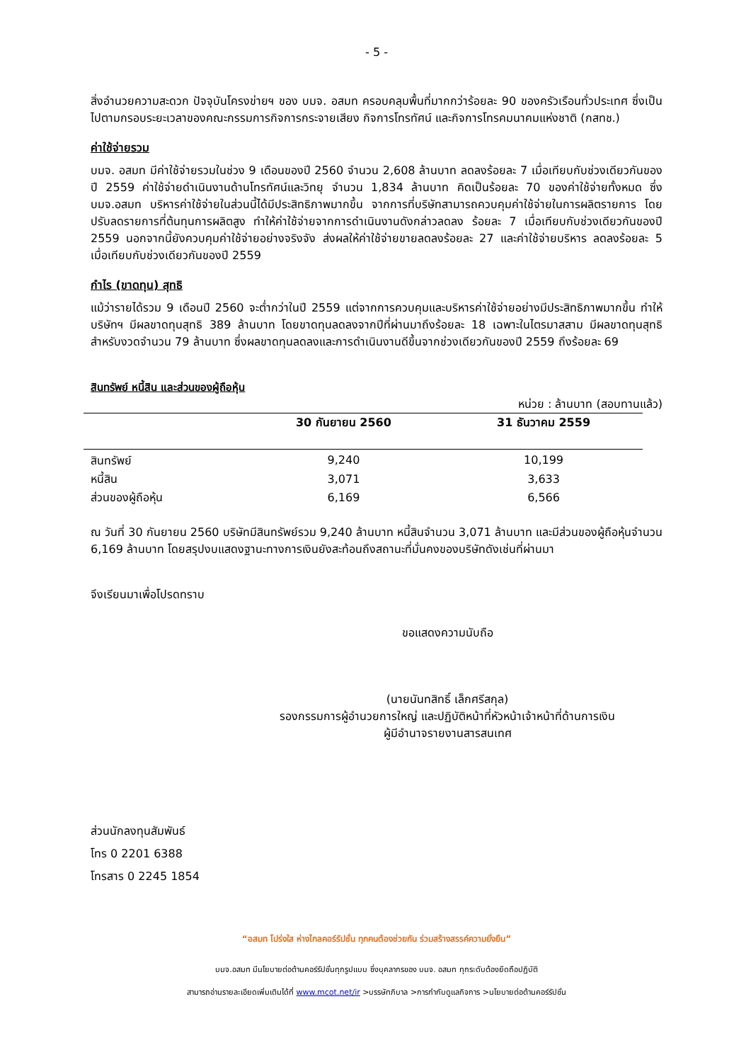- 5 -
สิ่งอำนวยความสะดวก ปัจจุบันโครงข่ายฯ ของ บมจ. อสมท ครอบคลุมพื้นที่มากกว่าร้อยละ 90 ของครัวเรือนทั่วประเทศ ซึ่งเป็นไปตามกรอบระยะเวลาของคณะกรรมการกิจการกระจายเสียง กิจการโทรทัศน์ และกิจการโทรคมนาคมแห่งชาติ (กสทช.)
ค่าใช้จ่ายรวม
บมจ. อสมท มีค่าใช้จ่ายรวมในช่วง 9 เดือนของปี 2560 จำนวน 2,608 ล้านบาท ลดลงร้อยละ 7 เมื่อเทียบกับช่วงเดียวกันของปี 2559 ค่าใช้จ่ายดำเนินงานด้านโทรทัศน์และวิทยุ จำนวน 1,834 ล้านบาท คิดเป็นร้อยละ 70 ของค่าใช้จ่ายทั้งหมด ซึ่งบมจ.อสมท บริหารค่าใช้จ่ายในส่วนนี้ได้มีประสิทธิภาพมากขึ้น จากการที่บริษัทสามารถควบคุมค่าใช้จ่ายในการผลิตรายการ โดยปรับลดรายการที่ต้นทุนการผลิตสูง ทำให้ค่าใช้จ่ายจากการดำเนินงานดังกล่าวลดลง ร้อยละ 7 เมื่อเทียบกับช่วงเดียวกันของปี 2559 นอกจากนี้ยังควบคุมค่าใช้จ่ายอย่างจริงจัง ส่งผลให้ค่าใช้จ่ายขายลดลงร้อยละ 27 และค่าใช้จ่ายบริหาร ลดลงร้อยละ 5 เมื่อเทียบกับช่วงเดียวกันของปี 2559
กำไร (ขาดทุน) สุทธิ
แม้ว่ารายได้รวม 9 เดือนปี 2560 จะต่ำกว่าในปี 2559 แต่จากการควบคุมและบริหารค่าใช้จ่ายอย่างมีประสิทธิภาพมากขึ้น ทำให้บริษัทฯ มีผลขาดทุนสุทธิ 389 ล้านบาท โดยขาดทุนลดลงจากปีที่ผ่านมาถึงร้อยละ 18 เฉพาะในไตรมาสสาม มีผลขาดทุนสุทธิสำหรับงวดจำนวน 79 ล้านบาท ซึ่งผลขาดทุนลดลงและการดำเนินงานดีขึ้นจากช่วงเดียวกันของปี 2559 ถึงร้อยละ 69
สินทรัพย์ หนี้สิน และส่วนของผู้ถือหุ้น
หน่วย : ล้านบาท (สอบทานแล้ว)
| | 30 กันยายน 2560 | 31 ธันวาคม 2559 |
| --- | --- | --- |
| สินทรัพย์ | 9,240 | 10,199 |
| หนี้สิน | 3,071 | 3,633 |
| ส่วนของผู้ถือหุ้น | 6,169 | 6,566 |
ณ วันที่ 30 กันยายน 2560 บริษัทมีสินทรัพย์รวม 9,240 ล้านบาท หนี้สินจำนวน 3,071 ล้านบาท และมีส่วนของผู้ถือหุ้นจำนวน 6,169 ล้านบาท โดยสรุปงบแสดงฐานะทางการเงินยังสะท้อนถึงสถานะที่มั่นคงของบริษัทดังเช่นที่ผ่านมา
จึงเรียนมาเพื่อโปรดทราบ
ขอแสดงความนับถือ
(นายนันทสิทธิ์ เล็กศรีสกุล)
รองกรรมการผู้อำนวยการใหญ่ และปฏิบัติหน้าที่หัวหน้าเจ้าหน้าที่ด้านการเงิน
ผู้มีอำนาจรายงานสารสนเทศ
ส่วนนักลงทุนสัมพันธ์
โทร 0 2201 6388
โทรสาร 0 2245 1854
“อสมท โปร่งใส ห่างไกลคอร์รัปชั่น ทุกคนต้องช่วยกัน ร่วมสร้างสรรค์ความยั่งยืน”
บมจ.อสมท มีนโยบายต่อต้านคอร์รัปชั่นทุกรูปแบบ ซึ่งบุคลากรของ บมจ. อสมท ทุกระดับต้องยึดถือปฏิบัติ
สามารถอ่านรายละเอียดเพิ่มเติมได้ที่ www.mcot.net/ir >บรรษัทภิบาล >การกำกับดูแลกิจการ >นโยบายต่อต้านคอร์รัปชั่น